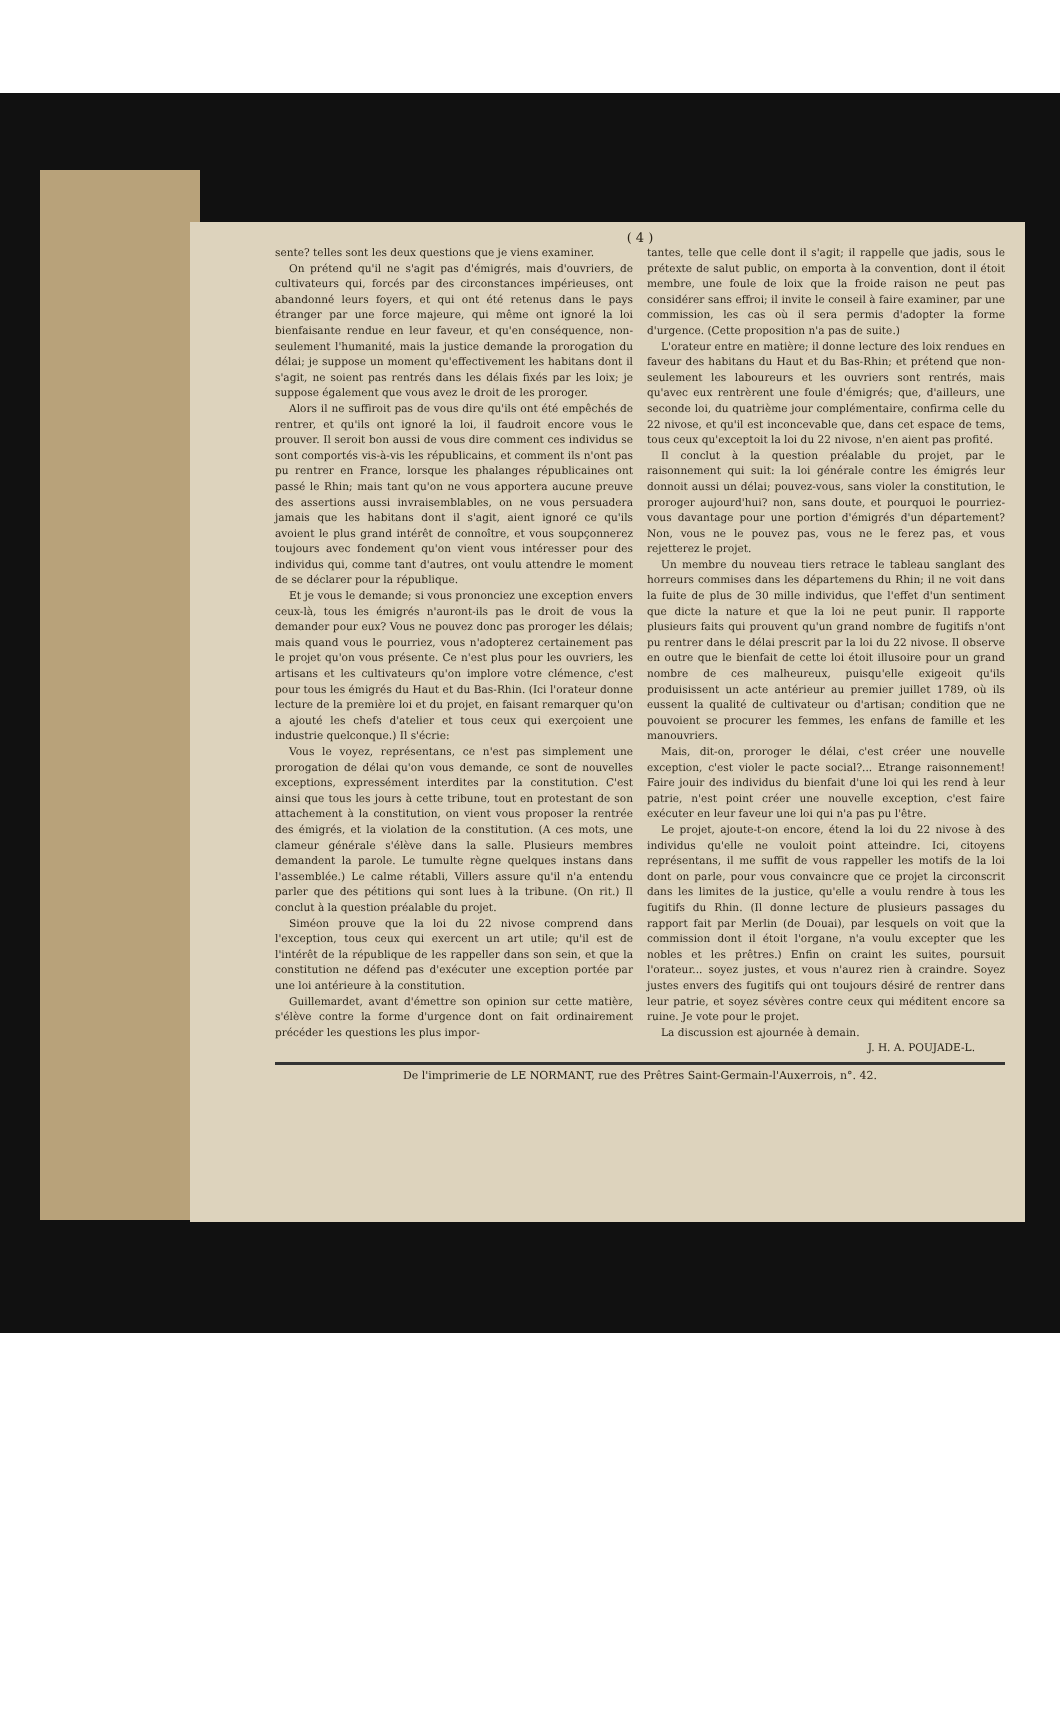( 4 )
sente? telles sont les deux questions que je viens examiner.
On prétend qu'il ne s'agit pas d'émigrés, mais d'ouvriers, de cultivateurs qui, forcés par des circonstances impérieuses, ont abandonné leurs foyers, et qui ont été retenus dans le pays étranger par une force majeure, qui même ont ignoré la loi bienfaisante rendue en leur faveur, et qu'en conséquence, non-seulement l'humanité, mais la justice demande la prorogation du délai; je suppose un moment qu'effectivement les habitans dont il s'agit, ne soient pas rentrés dans les délais fixés par les loix; je suppose également que vous avez le droit de les proroger.
Alors il ne suffiroit pas de vous dire qu'ils ont été empêchés de rentrer, et qu'ils ont ignoré la loi, il faudroit encore vous le prouver. Il seroit bon aussi de vous dire comment ces individus se sont comportés vis-à-vis les républicains, et comment ils n'ont pas pu rentrer en France, lorsque les phalanges républicaines ont passé le Rhin; mais tant qu'on ne vous apportera aucune preuve des assertions aussi invraisemblables, on ne vous persuadera jamais que les habitans dont il s'agit, aient ignoré ce qu'ils avoient le plus grand intérêt de connoître, et vous soupçonnerez toujours avec fondement qu'on vient vous intéresser pour des individus qui, comme tant d'autres, ont voulu attendre le moment de se déclarer pour la république.
Et je vous le demande; si vous prononciez une exception envers ceux-là, tous les émigrés n'auront-ils pas le droit de vous la demander pour eux? Vous ne pouvez donc pas proroger les délais; mais quand vous le pourriez, vous n'adopterez certainement pas le projet qu'on vous présente. Ce n'est plus pour les ouvriers, les artisans et les cultivateurs qu'on implore votre clémence, c'est pour tous les émigrés du Haut et du Bas-Rhin. (Ici l'orateur donne lecture de la première loi et du projet, en faisant remarquer qu'on a ajouté les chefs d'atelier et tous ceux qui exerçoient une industrie quelconque.) Il s'écrie:
Vous le voyez, représentans, ce n'est pas simplement une prorogation de délai qu'on vous demande, ce sont de nouvelles exceptions, expressément interdites par la constitution. C'est ainsi que tous les jours à cette tribune, tout en protestant de son attachement à la constitution, on vient vous proposer la rentrée des émigrés, et la violation de la constitution. (A ces mots, une clameur générale s'élève dans la salle. Plusieurs membres demandent la parole. Le tumulte règne quelques instans dans l'assemblée.) Le calme rétabli, Villers assure qu'il n'a entendu parler que des pétitions qui sont lues à la tribune. (On rit.) Il conclut à la question préalable du projet.
Siméon prouve que la loi du 22 nivose comprend dans l'exception, tous ceux qui exercent un art utile; qu'il est de l'intérêt de la république de les rappeller dans son sein, et que la constitution ne défend pas d'exécuter une exception portée par une loi antérieure à la constitution.
Guillemardet, avant d'émettre son opinion sur cette matière, s'élève contre la forme d'urgence dont on fait ordinairement précéder les questions les plus impor-
tantes, telle que celle dont il s'agit; il rappelle que jadis, sous le prétexte de salut public, on emporta à la convention, dont il étoit membre, une foule de loix que la froide raison ne peut pas considérer sans effroi; il invite le conseil à faire examiner, par une commission, les cas où il sera permis d'adopter la forme d'urgence. (Cette proposition n'a pas de suite.)
L'orateur entre en matière; il donne lecture des loix rendues en faveur des habitans du Haut et du Bas-Rhin; et prétend que non-seulement les laboureurs et les ouvriers sont rentrés, mais qu'avec eux rentrèrent une foule d'émigrés; que, d'ailleurs, une seconde loi, du quatrième jour complémentaire, confirma celle du 22 nivose, et qu'il est inconcevable que, dans cet espace de tems, tous ceux qu'exceptoit la loi du 22 nivose, n'en aient pas profité.
Il conclut à la question préalable du projet, par le raisonnement qui suit: la loi générale contre les émigrés leur donnoit aussi un délai; pouvez-vous, sans violer la constitution, le proroger aujourd'hui? non, sans doute, et pourquoi le pourriez-vous davantage pour une portion d'émigrés d'un département? Non, vous ne le pouvez pas, vous ne le ferez pas, et vous rejetterez le projet.
Un membre du nouveau tiers retrace le tableau sanglant des horreurs commises dans les départemens du Rhin; il ne voit dans la fuite de plus de 30 mille individus, que l'effet d'un sentiment que dicte la nature et que la loi ne peut punir. Il rapporte plusieurs faits qui prouvent qu'un grand nombre de fugitifs n'ont pu rentrer dans le délai prescrit par la loi du 22 nivose. Il observe en outre que le bienfait de cette loi étoit illusoire pour un grand nombre de ces malheureux, puisqu'elle exigeoit qu'ils produisissent un acte antérieur au premier juillet 1789, où ils eussent la qualité de cultivateur ou d'artisan; condition que ne pouvoient se procurer les femmes, les enfans de famille et les manouvriers.
Mais, dit-on, proroger le délai, c'est créer une nouvelle exception, c'est violer le pacte social?... Etrange raisonnement! Faire jouir des individus du bienfait d'une loi qui les rend à leur patrie, n'est point créer une nouvelle exception, c'est faire exécuter en leur faveur une loi qui n'a pas pu l'être.
Le projet, ajoute-t-on encore, étend la loi du 22 nivose à des individus qu'elle ne vouloit point atteindre. Ici, citoyens représentans, il me suffit de vous rappeller les motifs de la loi dont on parle, pour vous convaincre que ce projet la circonscrit dans les limites de la justice, qu'elle a voulu rendre à tous les fugitifs du Rhin. (Il donne lecture de plusieurs passages du rapport fait par Merlin (de Douai), par lesquels on voit que la commission dont il étoit l'organe, n'a voulu excepter que les nobles et les prêtres.) Enfin on craint les suites, poursuit l'orateur... soyez justes, et vous n'aurez rien à craindre. Soyez justes envers des fugitifs qui ont toujours désiré de rentrer dans leur patrie, et soyez sévères contre ceux qui méditent encore sa ruine. Je vote pour le projet.
La discussion est ajournée à demain.
J. H. A. POUJADE-L.
De l'imprimerie de LE NORMANT, rue des Prêtres Saint-Germain-l'Auxerrois, n°. 42.